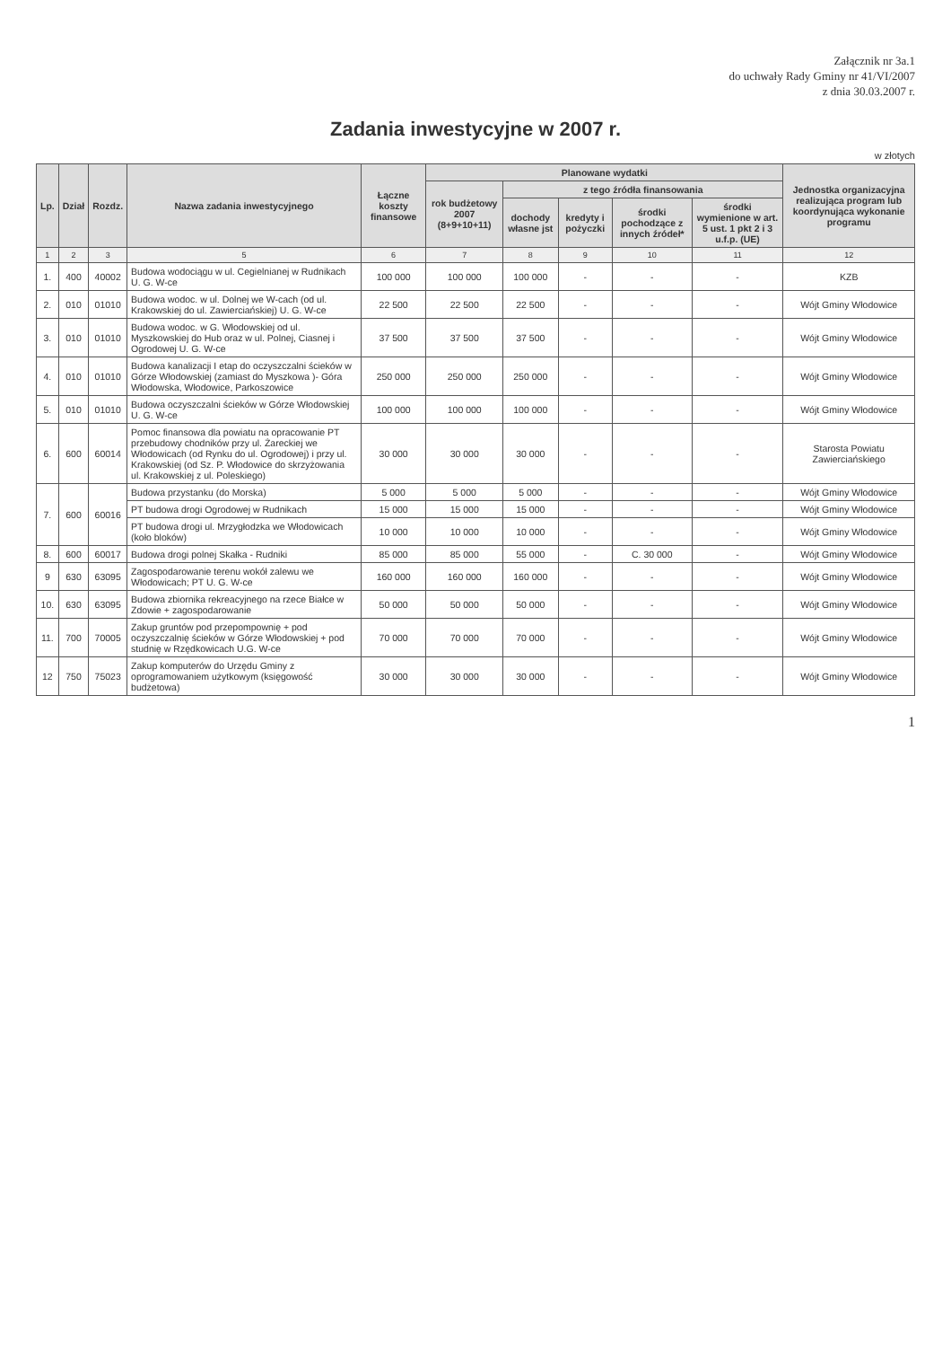Załącznik nr 3a.1
do uchwały Rady Gminy nr 41/VI/2007
z dnia 30.03.2007 r.
Zadania inwestycyjne w 2007 r.
w złotych
| Lp. | Dział | Rozdz. | Nazwa zadania inwestycyjnego | Łączne koszty finansowe | Planowane wydatki | | | | | Jednostka organizacyjna realizująca program lub koordynująca wykonanie programu |
| --- | --- | --- | --- | --- | --- | --- | --- | --- | --- | --- |
| | | | | | rok budżetowy 2007 (8+9+10+11) | z tego źródła finansowania | | | | |
| | | | | | | dochody własne jst | kredyty i pożyczki | środki pochodzące z innych źródeł* | środki wymienione w art. 5 ust. 1 pkt 2 i 3 u.f.p. (UE) | |
| 1 | 2 | 3 | 5 | 6 | 7 | 8 | 9 | 10 | 11 | 12 |
| 1. | 400 | 40002 | Budowa wodociągu w ul. Cegielnianej w Rudnikach U. G. W-ce | 100 000 | 100 000 | 100 000 | - | - | - | KZB |
| 2. | 010 | 01010 | Budowa wodoc. w ul. Dolnej we W-cach (od ul. Krakowskiej do ul. Zawierciańskiej) U. G. W-ce | 22 500 | 22 500 | 22 500 | - | - | - | Wójt Gminy Włodowice |
| 3. | 010 | 01010 | Budowa wodoc. w G. Włodowskiej od ul. Myszkowskiej do Hub oraz w ul. Polnej, Ciasnej i Ogrodowej U. G. W-ce | 37 500 | 37 500 | 37 500 | - | - | - | Wójt Gminy Włodowice |
| 4. | 010 | 01010 | Budowa kanalizacji I etap do oczyszczalni ścieków w Górze Włodowskiej (zamiast do Myszkowa )- Góra Włodowska, Włodowice, Parkoszowice | 250 000 | 250 000 | 250 000 | - | - | - | Wójt Gminy Włodowice |
| 5. | 010 | 01010 | Budowa oczyszczalni ścieków w Górze Włodowskiej U. G. W-ce | 100 000 | 100 000 | 100 000 | - | - | - | Wójt Gminy Włodowice |
| 6. | 600 | 60014 | Pomoc finansowa dla powiatu na opracowanie PT przebudowy chodników przy ul. Żareckiej we Włodowicach (od Rynku do ul. Ogrodowej) i przy ul. Krakowskiej (od Sz. P. Włodowice do skrzyżowania ul. Krakowskiej z ul. Poleskiego) | 30 000 | 30 000 | 30 000 | - | - | - | Starosta Powiatu Zawierciańskiego |
| 7. | 600 | 60016 | Budowa przystanku (do Morska) | 5 000 | 5 000 | 5 000 | - | - | - | Wójt Gminy Włodowice |
| | | | PT budowa drogi Ogrodowej w Rudnikach | 15 000 | 15 000 | 15 000 | - | - | - | Wójt Gminy Włodowice |
| | | | PT budowa drogi ul. Mrzygłodzka we Włodowicach (koło bloków) | 10 000 | 10 000 | 10 000 | - | - | - | Wójt Gminy Włodowice |
| 8. | 600 | 60017 | Budowa drogi polnej Skałka - Rudniki | 85 000 | 85 000 | 55 000 | - | C. 30 000 | - | Wójt Gminy Włodowice |
| 9 | 630 | 63095 | Zagospodarowanie terenu wokół zalewu we Włodowicach; PT U. G. W-ce | 160 000 | 160 000 | 160 000 | - | - | - | Wójt Gminy Włodowice |
| 10. | 630 | 63095 | Budowa zbiornika rekreacyjnego na rzece Białce w Zdowie + zagospodarowanie | 50 000 | 50 000 | 50 000 | - | - | - | Wójt Gminy Włodowice |
| 11. | 700 | 70005 | Zakup gruntów pod przepompownię + pod oczyszczalnię ścieków w Górze Włodowskiej + pod studnię w Rzędkowicach U.G. W-ce | 70 000 | 70 000 | 70 000 | - | - | - | Wójt Gminy Włodowice |
| 12 | 750 | 75023 | Zakup komputerów do Urzędu Gminy z oprogramowaniem użytkowym (księgowość budżetowa) | 30 000 | 30 000 | 30 000 | - | - | - | Wójt Gminy Włodowice |
1